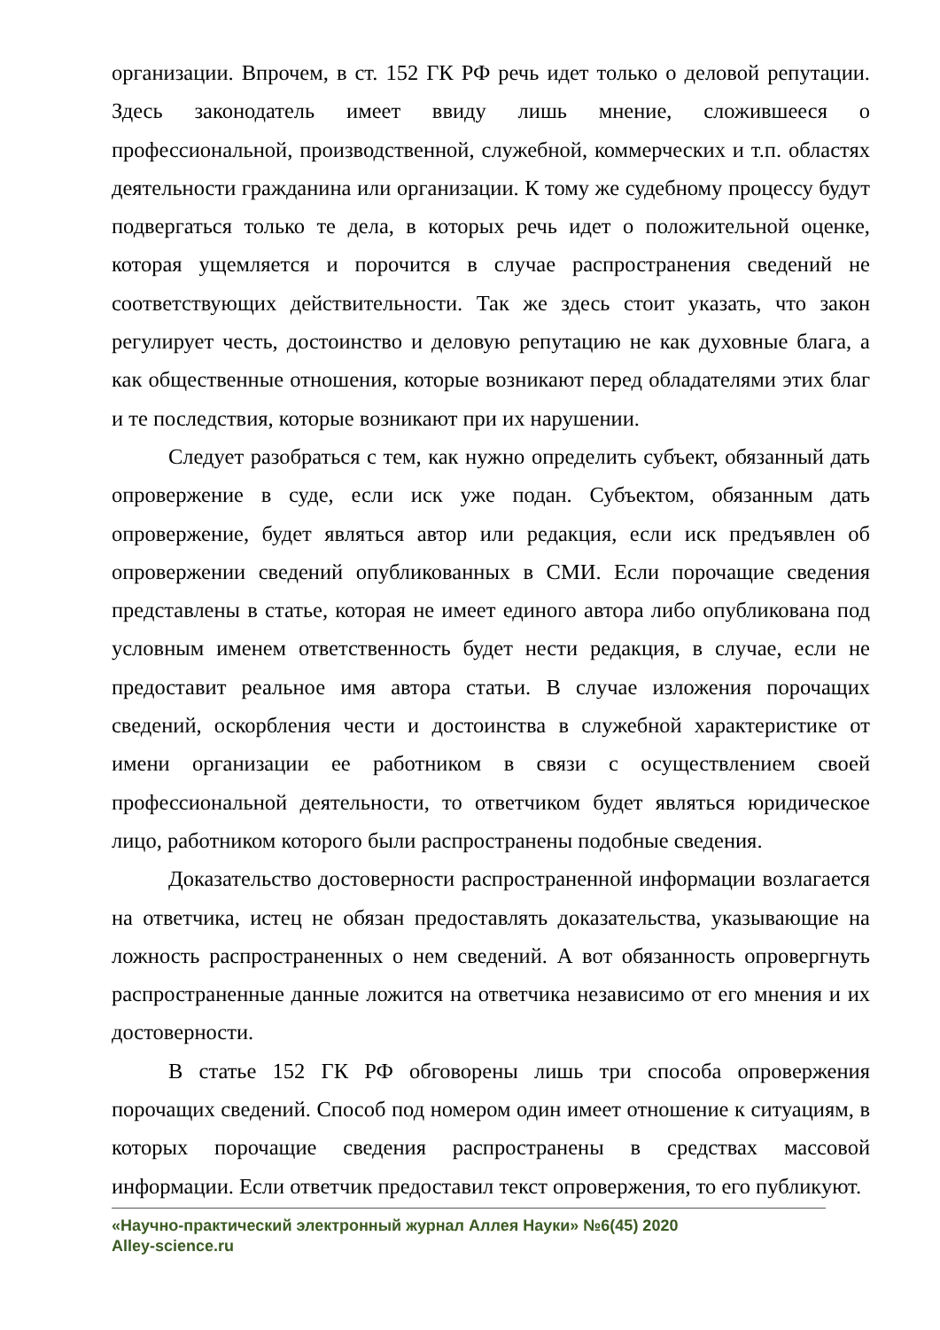организации. Впрочем, в ст. 152 ГК РФ речь идет только о деловой репутации. Здесь законодатель имеет ввиду лишь мнение, сложившееся о профессиональной, производственной, служебной, коммерческих и т.п. областях деятельности гражданина или организации. К тому же судебному процессу будут подвергаться только те дела, в которых речь идет о положительной оценке, которая ущемляется и порочится в случае распространения сведений не соответствующих действительности. Так же здесь стоит указать, что закон регулирует честь, достоинство и деловую репутацию не как духовные блага, а как общественные отношения, которые возникают перед обладателями этих благ и те последствия, которые возникают при их нарушении.
Следует разобраться с тем, как нужно определить субъект, обязанный дать опровержение в суде, если иск уже подан. Субъектом, обязанным дать опровержение, будет являться автор или редакция, если иск предъявлен об опровержении сведений опубликованных в СМИ. Если порочащие сведения представлены в статье, которая не имеет единого автора либо опубликована под условным именем ответственность будет нести редакция, в случае, если не предоставит реальное имя автора статьи. В случае изложения порочащих сведений, оскорбления чести и достоинства в служебной характеристике от имени организации ее работником в связи с осуществлением своей профессиональной деятельности, то ответчиком будет являться юридическое лицо, работником которого были распространены подобные сведения.
Доказательство достоверности распространенной информации возлагается на ответчика, истец не обязан предоставлять доказательства, указывающие на ложность распространенных о нем сведений. А вот обязанность опровергнуть распространенные данные ложится на ответчика независимо от его мнения и их достоверности.
В статье 152 ГК РФ обговорены лишь три способа опровержения порочащих сведений. Способ под номером один имеет отношение к ситуациям, в которых порочащие сведения распространены в средствах массовой информации. Если ответчик предоставил текст опровержения, то его публикуют.
«Научно-практический электронный журнал Аллея Науки» №6(45) 2020
Alley-science.ru